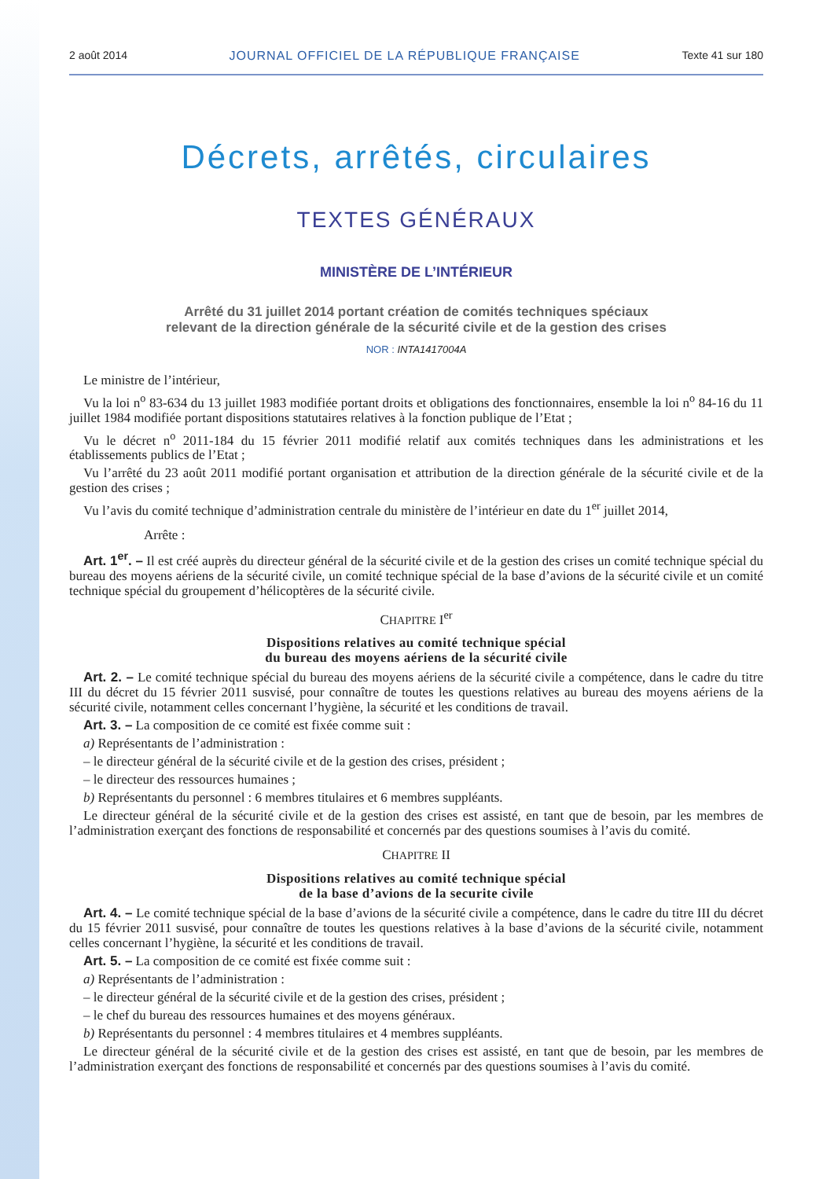2 août 2014 JOURNAL OFFICIEL DE LA RÉPUBLIQUE FRANÇAISE Texte 41 sur 180
Décrets, arrêtés, circulaires
TEXTES GÉNÉRAUX
MINISTÈRE DE L’INTÉRIEUR
Arrêté du 31 juillet 2014 portant création de comités techniques spéciaux
relevant de la direction générale de la sécurité civile et de la gestion des crises
NOR : INTA1417004A
Le ministre de l’intérieur,
Vu la loi n<sup>o</sup> 83-634 du 13 juillet 1983 modifiée portant droits et obligations des fonctionnaires, ensemble la loi n<sup>o</sup> 84-16 du 11 juillet 1984 modifiée portant dispositions statutaires relatives à la fonction publique de l’Etat ;
Vu le décret n<sup>o</sup> 2011-184 du 15 février 2011 modifié relatif aux comités techniques dans les administrations et les établissements publics de l’Etat ;
Vu l’arrêté du 23 août 2011 modifié portant organisation et attribution de la direction générale de la sécurité civile et de la gestion des crises ;
Vu l’avis du comité technique d’administration centrale du ministère de l’intérieur en date du 1<sup>er</sup> juillet 2014,
Arrête :
Art. 1<sup>er</sup>. – Il est créé auprès du directeur général de la sécurité civile et de la gestion des crises un comité technique spécial du bureau des moyens aériens de la sécurité civile, un comité technique spécial de la base d’avions de la sécurité civile et un comité technique spécial du groupement d’hélicoptères de la sécurité civile.
CHAPITRE I<sup>er</sup>
Dispositions relatives au comité technique spécial
du bureau des moyens aériens de la sécurité civile
Art. 2. – Le comité technique spécial du bureau des moyens aériens de la sécurité civile a compétence, dans le cadre du titre III du décret du 15 février 2011 susvisé, pour connaître de toutes les questions relatives au bureau des moyens aériens de la sécurité civile, notamment celles concernant l’hygiène, la sécurité et les conditions de travail.
Art. 3. – La composition de ce comité est fixée comme suit :
a) Représentants de l’administration :
– le directeur général de la sécurité civile et de la gestion des crises, président ;
– le directeur des ressources humaines ;
b) Représentants du personnel : 6 membres titulaires et 6 membres suppléants.
Le directeur général de la sécurité civile et de la gestion des crises est assisté, en tant que de besoin, par les membres de l’administration exerçant des fonctions de responsabilité et concernés par des questions soumises à l’avis du comité.
CHAPITRE II
Dispositions relatives au comité technique spécial
de la base d’avions de la securite civile
Art. 4. – Le comité technique spécial de la base d’avions de la sécurité civile a compétence, dans le cadre du titre III du décret du 15 février 2011 susvisé, pour connaître de toutes les questions relatives à la base d’avions de la sécurité civile, notamment celles concernant l’hygiène, la sécurité et les conditions de travail.
Art. 5. – La composition de ce comité est fixée comme suit :
a) Représentants de l’administration :
– le directeur général de la sécurité civile et de la gestion des crises, président ;
– le chef du bureau des ressources humaines et des moyens généraux.
b) Représentants du personnel : 4 membres titulaires et 4 membres suppléants.
Le directeur général de la sécurité civile et de la gestion des crises est assisté, en tant que de besoin, par les membres de l’administration exerçant des fonctions de responsabilité et concernés par des questions soumises à l’avis du comité.